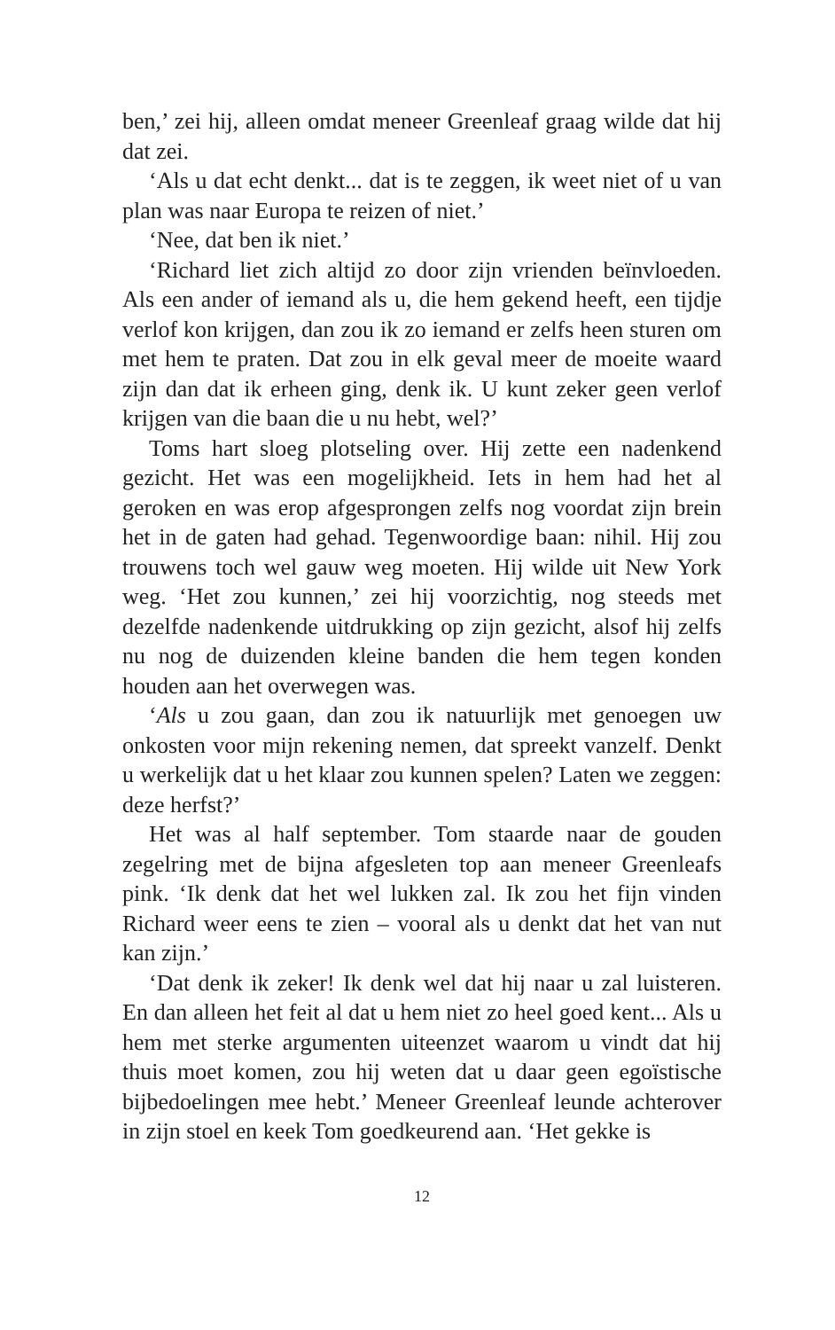ben,’ zei hij, alleen omdat meneer Greenleaf graag wilde dat hij dat zei.
‘Als u dat echt denkt... dat is te zeggen, ik weet niet of u van plan was naar Europa te reizen of niet.’
‘Nee, dat ben ik niet.’
‘Richard liet zich altijd zo door zijn vrienden beïnvloeden. Als een ander of iemand als u, die hem gekend heeft, een tijdje verlof kon krijgen, dan zou ik zo iemand er zelfs heen sturen om met hem te praten. Dat zou in elk geval meer de moeite waard zijn dan dat ik erheen ging, denk ik. U kunt zeker geen verlof krijgen van die baan die u nu hebt, wel?’
Toms hart sloeg plotseling over. Hij zette een nadenkend gezicht. Het was een mogelijkheid. Iets in hem had het al geroken en was erop afgesprongen zelfs nog voordat zijn brein het in de gaten had gehad. Tegenwoordige baan: nihil. Hij zou trouwens toch wel gauw weg moeten. Hij wilde uit New York weg. ‘Het zou kunnen,’ zei hij voorzichtig, nog steeds met dezelfde nadenkende uitdrukking op zijn gezicht, alsof hij zelfs nu nog de duizenden kleine banden die hem tegen konden houden aan het overwegen was.
‘Als u zou gaan, dan zou ik natuurlijk met genoegen uw onkosten voor mijn rekening nemen, dat spreekt vanzelf. Denkt u werkelijk dat u het klaar zou kunnen spelen? Laten we zeggen: deze herfst?’
Het was al half september. Tom staarde naar de gouden zegelring met de bijna afgesleten top aan meneer Greenleafs pink. ‘Ik denk dat het wel lukken zal. Ik zou het fijn vinden Richard weer eens te zien – vooral als u denkt dat het van nut kan zijn.’
‘Dat denk ik zeker! Ik denk wel dat hij naar u zal luisteren. En dan alleen het feit al dat u hem niet zo heel goed kent... Als u hem met sterke argumenten uiteenzet waarom u vindt dat hij thuis moet komen, zou hij weten dat u daar geen egoïstische bijbedoelingen mee hebt.’ Meneer Greenleaf leunde achterover in zijn stoel en keek Tom goedkeurend aan. ‘Het gekke is
12